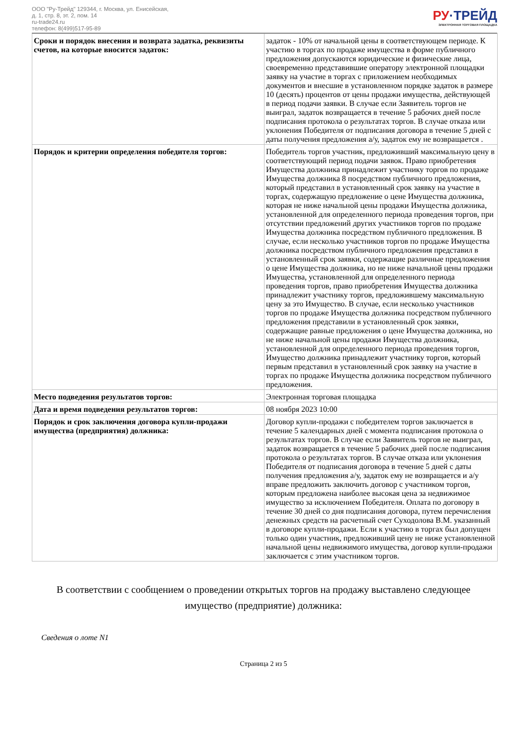ООО "Ру-Трейд" 129344, г. Москва, ул. Енисейская,
д. 1, стр. 8, эт. 2, пом. 14
ru-trade24.ru
телефон: 8(499)517-95-89
РУ·ТРЕЙД
ЭЛЕКТРОННАЯ ТОРГОВАЯ ПЛОЩАДКА
| Сроки и порядок внесения и возврата задатка, реквизиты счетов, на которые вносится задаток: | задаток - 10% от начальной цены в соответствующем периоде. К участию в торгах по продаже имущества в форме публичного предложения допускаются юридические и физические лица, своевременно представившие оператору электронной площадки заявку на участие в торгах с приложением необходимых документов и внесшие в установленном порядке задаток в размере 10 (десять) процентов от цены продажи имущества, действующей в период подачи заявки. В случае если Заявитель торгов не выиграл, задаток возвращается в течение 5 рабочих дней после подписания протокола о результатах торгов. В случае отказа или уклонения Победителя от подписания договора в течение 5 дней с даты получения предложения а/у, задаток ему не возвращается . |
| Порядок и критерии определения победителя торгов: | Победитель торгов участник, предложивший максимальную цену в соответствующий период подачи заявок. Право приобретения Имущества должника принадлежит участнику торгов по продаже Имущества должника 8 посредством публичного предложения, который представил в установленный срок заявку на участие в торгах, содержащую предложение о цене Имущества должника, которая не ниже начальной цены продажи Имущества должника, установленной для определенного периода проведения торгов, при отсутствии предложений других участников торгов по продаже Имущества должника посредством публичного предложения. В случае, если несколько участников торгов по продаже Имущества должника посредством публичного предложения представил в установленный срок заявки, содержащие различные предложения о цене Имущества должника, но не ниже начальной цены продажи Имущества, установленной для определенного периода проведения торгов, право приобретения Имущества должника принадлежит участнику торгов, предложившему максимальную цену за это Имущество. В случае, если несколько участников торгов по продаже Имущества должника посредством публичного предложения представили в установленный срок заявки, содержащие равные предложения о цене Имущества должника, но не ниже начальной цены продажи Имущества должника, установленной для определенного периода проведения торгов, Имущество должника принадлежит участнику торгов, который первым представил в установленный срок заявку на участие в торгах по продаже Имущества должника посредством публичного предложения. |
| Место подведения результатов торгов: | Электронная торговая площадка |
| Дата и время подведения результатов торгов: | 08 ноября 2023 10:00 |
| Порядок и срок заключения договора купли-продажи имущества (предприятия) должника: | Договор купли-продажи с победителем торгов заключается в течение 5 календарных дней с момента подписания протокола о результатах торгов. В случае если Заявитель торгов не выиграл, задаток возвращается в течение 5 рабочих дней после подписания протокола о результатах торгов. В случае отказа или уклонения Победителя от подписания договора в течение 5 дней с даты получения предложения а/у, задаток ему не возвращается и а/у вправе предложить заключить договор с участником торгов, которым предложена наиболее высокая цена за недвижимое имущество за исключением Победителя. Оплата по договору в течение 30 дней со дня подписания договора, путем перечисления денежных средств на расчетный счет Суходолова В.М. указанный в договоре купли-продажи. Если к участию в торгах был допущен только один участник, предложивший цену не ниже установленной начальной цены недвижимого имущества, договор купли-продажи заключается с этим участником торгов. |
В соответствии с сообщением о проведении открытых торгов на продажу выставлено следующее имущество (предприятие) должника:
Сведения о лоте N1
Страница 2 из 5